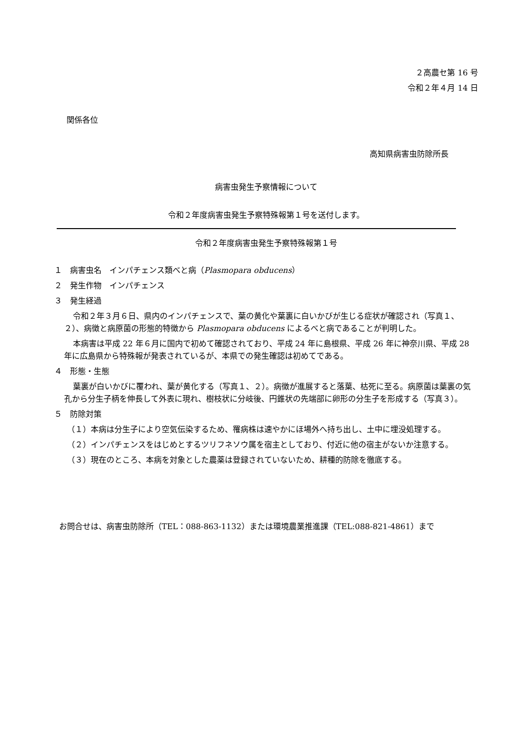２高農セ第 16 号
令和２年４月 14 日
関係各位
高知県病害虫防除所長
病害虫発生予察情報について
令和２年度病害虫発生予察特殊報第１号を送付します。
令和２年度病害虫発生予察特殊報第１号
１　病害虫名　インパチェンス類べと病（Plasmopara obducens）
２　発生作物　インパチェンス
３　発生経過
令和２年３月６日、県内のインパチェンスで、葉の黄化や葉裏に白いかびが生じる症状が確認され（写真１、２）、病徴と病原菌の形態的特徴から Plasmopara obducens によるべと病であることが判明した。
本病害は平成 22 年６月に国内で初めて確認されており、平成 24 年に島根県、平成 26 年に神奈川県、平成 28 年に広島県から特殊報が発表されているが、本県での発生確認は初めてである。
４　形態・生態
葉裏が白いかびに覆われ、葉が黄化する（写真１、２）。病徴が進展すると落葉、枯死に至る。病原菌は葉裏の気孔から分生子柄を伸長して外表に現れ、樹枝状に分岐後、円錐状の先端部に卵形の分生子を形成する（写真３）。
５　防除対策
（１）本病は分生子により空気伝染するため、罹病株は速やかにほ場外へ持ち出し、土中に埋没処理する。
（２）インパチェンスをはじめとするツリフネソウ属を宿主としており、付近に他の宿主がないか注意する。
（３）現在のところ、本病を対象とした農薬は登録されていないため、耕種的防除を徹底する。
お問合せは、病害虫防除所（TEL：088-863-1132）または環境農業推進課（TEL:088-821-4861）まで